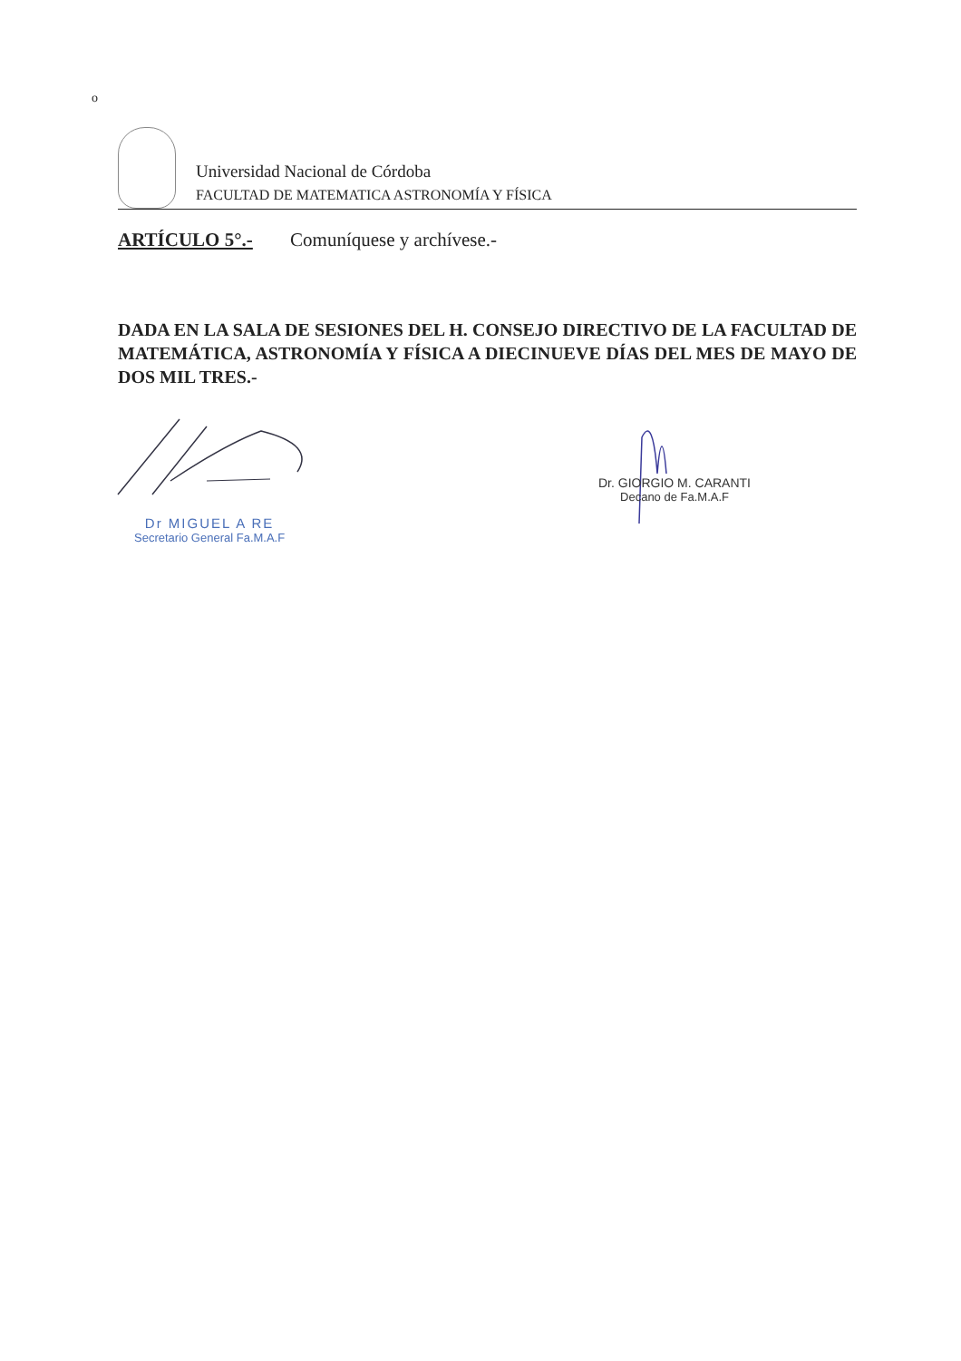o
Universidad Nacional de Córdoba
FACULTAD DE MATEMATICA ASTRONOMÍA Y FÍSICA
ARTÍCULO 5°.- Comuníquese y archívese.-
DADA EN LA SALA DE SESIONES DEL H. CONSEJO DIRECTIVO DE LA FACULTAD DE MATEMÁTICA, ASTRONOMÍA Y FÍSICA A DIECINUEVE DÍAS DEL MES DE MAYO DE DOS MIL TRES.-
Dr MIGUEL A RE
Secretario General Fa.M.A.F
Dr. GIORGIO M. CARANTI
Decano de Fa.M.A.F